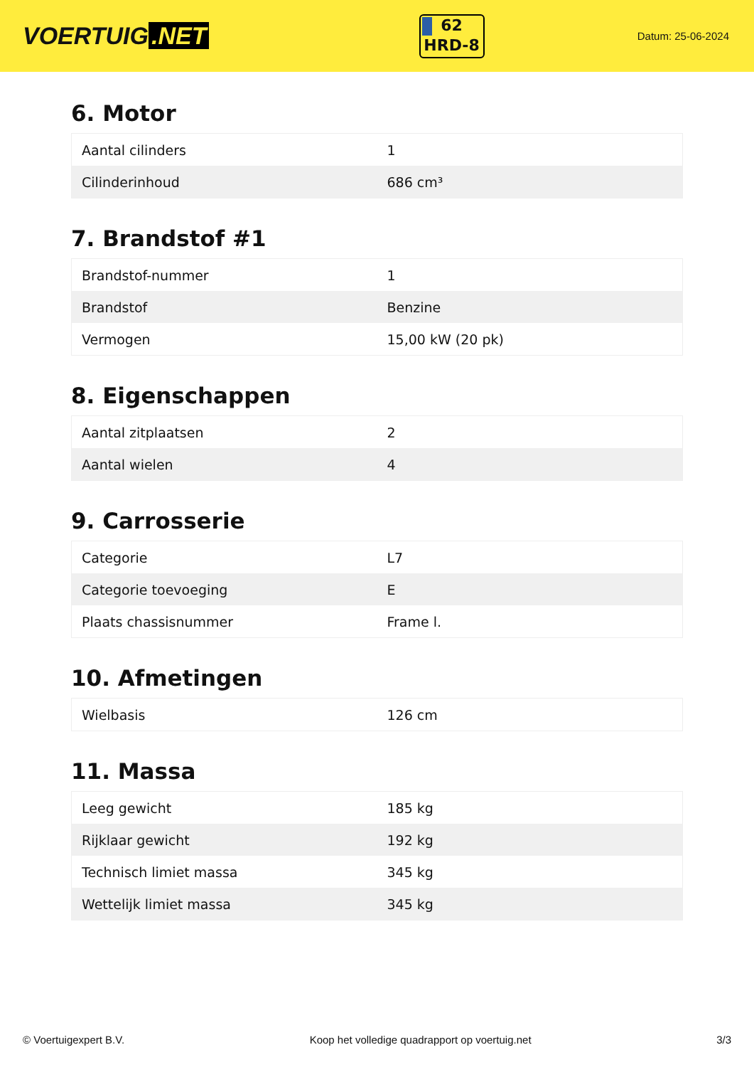VOERTUIG.NET
62
HRD-8
Datum: 25-06-2024
6. Motor
| Aantal cilinders | 1 |
| Cilinderinhoud | 686 cm³ |
7. Brandstof #1
| Brandstof-nummer | 1 |
| Brandstof | Benzine |
| Vermogen | 15,00 kW (20 pk) |
8. Eigenschappen
| Aantal zitplaatsen | 2 |
| Aantal wielen | 4 |
9. Carrosserie
| Categorie | L7 |
| Categorie toevoeging | E |
| Plaats chassisnummer | Frame l. |
10. Afmetingen
| Wielbasis | 126 cm |
11. Massa
| Leeg gewicht | 185 kg |
| Rijklaar gewicht | 192 kg |
| Technisch limiet massa | 345 kg |
| Wettelijk limiet massa | 345 kg |
© Voertuigexpert B.V. Koop het volledige quadrapport op voertuig.net 3/3